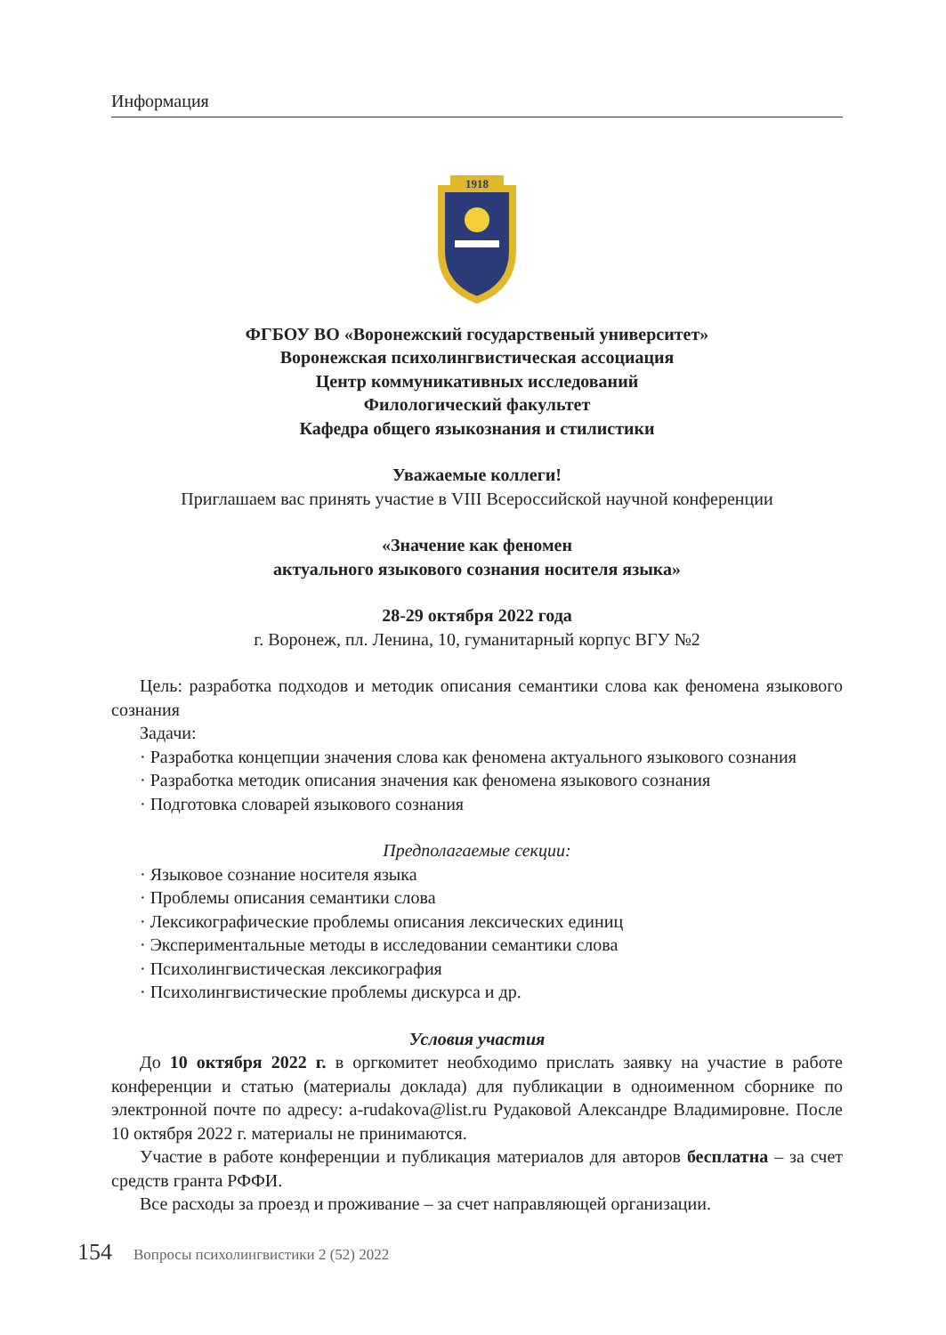Информация
1918
ФГБОУ ВО «Воронежский государственый университет»
Воронежская психолингвистическая ассоциация
Центр коммуникативных исследований
Филологический факультет
Кафедра общего языкознания и стилистики
Уважаемые коллеги!
Приглашаем вас принять участие в VIII Всероссийской научной конференции
«Значение как феномен
актуального языкового сознания носителя языка»
28-29 октября 2022 года
г. Воронеж, пл. Ленина, 10, гуманитарный корпус ВГУ №2
Цель: разработка подходов и методик описания семантики слова как феномена языкового сознания
Задачи:
· Разработка концепции значения слова как феномена актуального языкового сознания
· Разработка методик описания значения как феномена языкового сознания
· Подготовка словарей языкового сознания
Предполагаемые секции:
· Языковое сознание носителя языка
· Проблемы описания семантики слова
· Лексикографические проблемы описания лексических единиц
· Экспериментальные методы в исследовании семантики слова
· Психолингвистическая лексикография
· Психолингвистические проблемы дискурса и др.
Условия участия
До 10 октября 2022 г. в оргкомитет необходимо прислать заявку на участие в работе конференции и статью (материалы доклада) для публикации в одноименном сборнике по электронной почте по адресу: a-rudakova@list.ru Рудаковой Александре Владимировне. После 10 октября 2022 г. материалы не принимаются.
Участие в работе конференции и публикация материалов для авторов бесплатна – за счет средств гранта РФФИ.
Все расходы за проезд и проживание – за счет направляющей организации.
154 Вопросы психолингвистики 2 (52) 2022